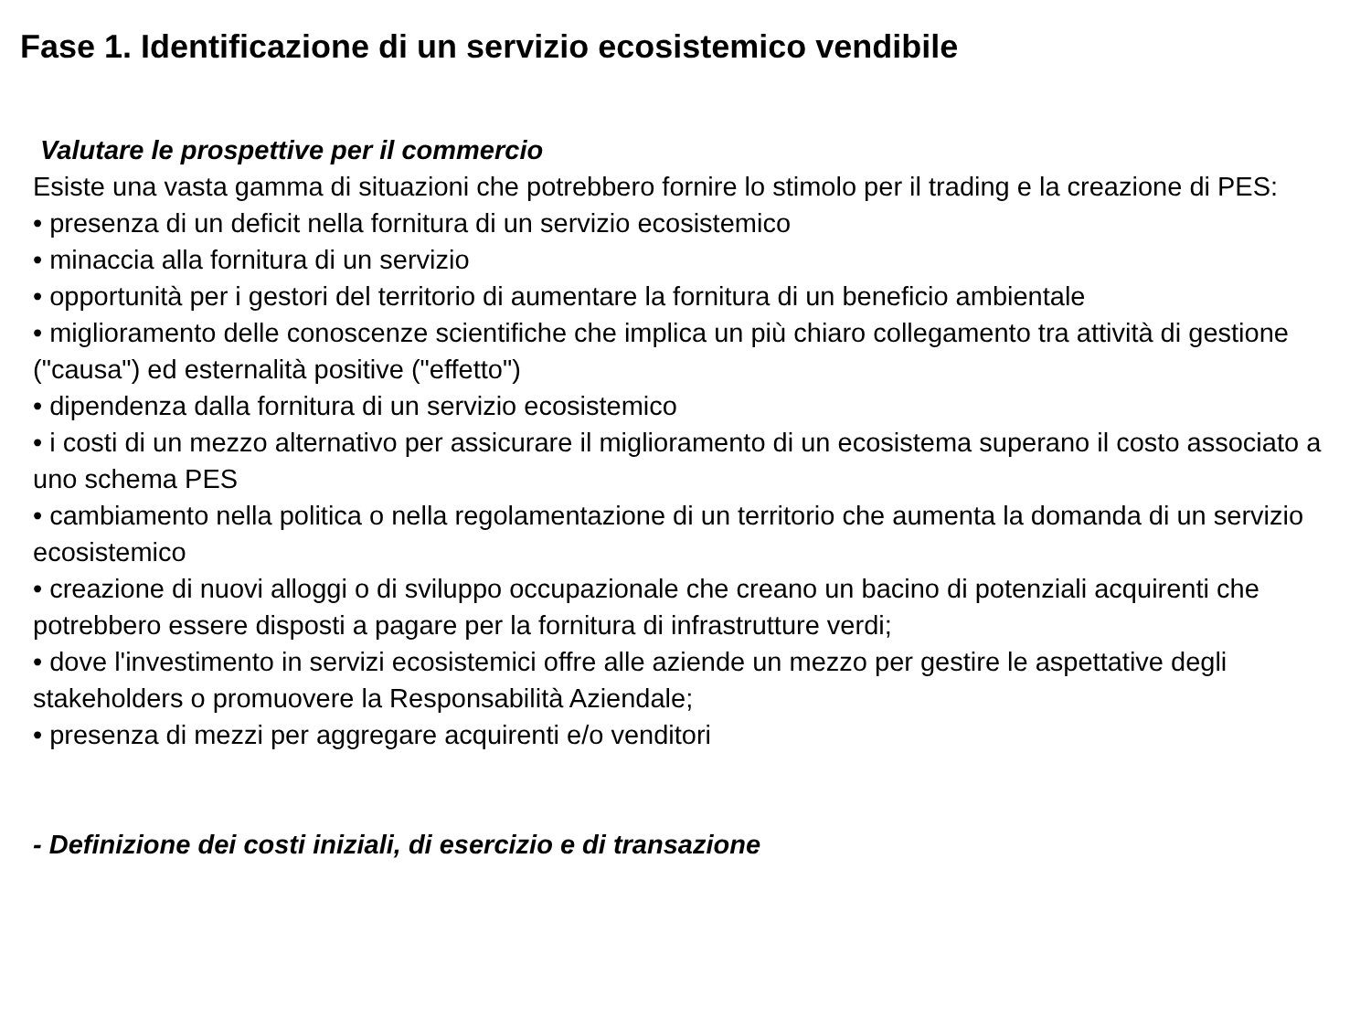Fase 1. Identificazione di un servizio ecosistemico vendibile
Valutare le prospettive per il commercio
Esiste una vasta gamma di situazioni che potrebbero fornire lo stimolo per il trading e la creazione di PES:
• presenza di un deficit nella fornitura di un servizio ecosistemico
• minaccia alla fornitura di un servizio
• opportunità per i gestori del territorio di aumentare la fornitura di un beneficio ambientale
• miglioramento delle conoscenze scientifiche che implica un più chiaro collegamento tra attività di gestione ("causa") ed esternalità positive ("effetto")
• dipendenza dalla fornitura di un servizio ecosistemico
• i costi di un mezzo alternativo per assicurare il miglioramento di un ecosistema superano il costo associato a uno schema PES
• cambiamento nella politica o nella regolamentazione di un territorio che aumenta la domanda di un servizio ecosistemico
• creazione di nuovi alloggi o di sviluppo occupazionale che creano un bacino di potenziali acquirenti che potrebbero essere disposti a pagare per la fornitura di infrastrutture verdi;
• dove l'investimento in servizi ecosistemici offre alle aziende un mezzo per gestire le aspettative degli stakeholders o promuovere la Responsabilità Aziendale;
• presenza di mezzi per aggregare acquirenti e/o venditori
- Definizione dei costi iniziali, di esercizio e di transazione